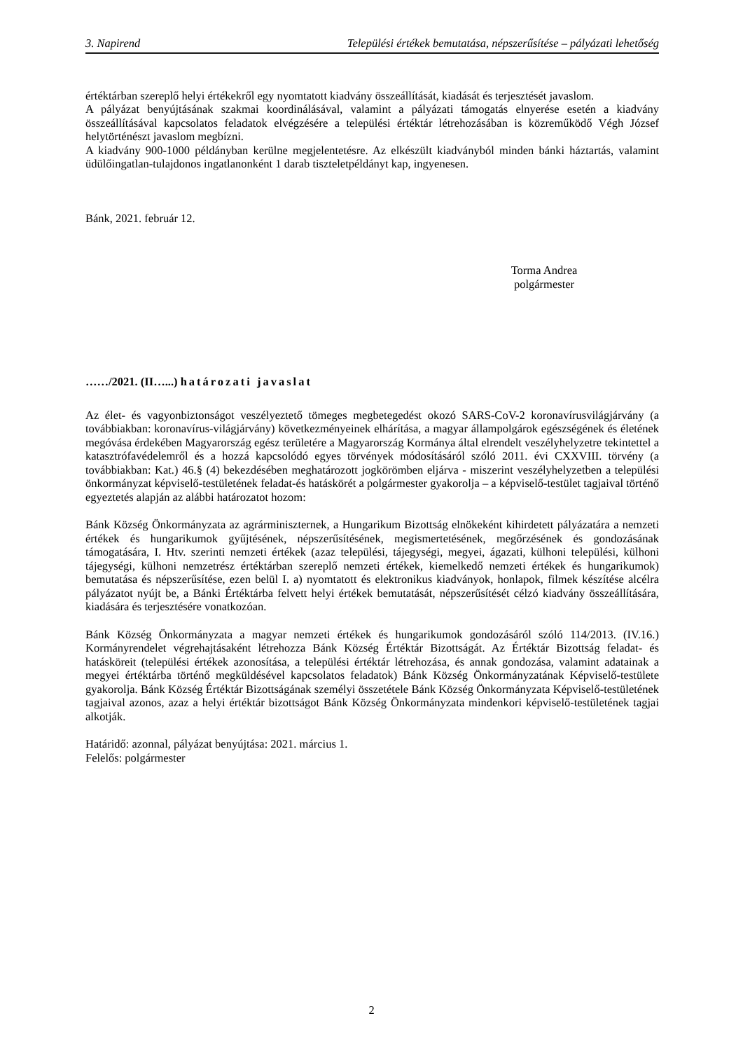3. Napirend Települési értékek bemutatása, népszerűsítése – pályázati lehetőség
értéktárban szereplő helyi értékekről egy nyomtatott kiadvány összeállítását, kiadását és terjesztését javaslom.
A pályázat benyújtásának szakmai koordinálásával, valamint a pályázati támogatás elnyerése esetén a kiadvány összeállításával kapcsolatos feladatok elvégzésére a települési értéktár létrehozásában is közreműködő Végh József helytörténészt javaslom megbízni.
A kiadvány 900-1000 példányban kerülne megjelentetésre. Az elkészült kiadványból minden bánki háztartás, valamint üdülőingatlan-tulajdonos ingatlanonként 1 darab tiszteletpéldányt kap, ingyenesen.
Bánk, 2021. február 12.
Torma Andrea
polgármester
……/2021. (II…...) határozati javaslat
Az élet- és vagyonbiztonságot veszélyeztető tömeges megbetegedést okozó SARS-CoV-2 koronavírusvilágjárvány (a továbbiakban: koronavírus-világjárvány) következményeinek elhárítása, a magyar állampolgárok egészségének és életének megóvása érdekében Magyarország egész területére a Magyarország Kormánya által elrendelt veszélyhelyzetre tekintettel a katasztrófavédelemről és a hozzá kapcsolódó egyes törvények módosításáról szóló 2011. évi CXXVIII. törvény (a továbbiakban: Kat.) 46.§ (4) bekezdésében meghatározott jogkörömben eljárva - miszerint veszélyhelyzetben a települési önkormányzat képviselő-testületének feladat-és hatáskörét a polgármester gyakorolja – a képviselő-testület tagjaival történő egyeztetés alapján az alábbi határozatot hozom:
Bánk Község Önkormányzata az agrárminiszternek, a Hungarikum Bizottság elnökeként kihirdetett pályázatára a nemzeti értékek és hungarikumok gyűjtésének, népszerűsítésének, megismertetésének, megőrzésének és gondozásának támogatására, I. Htv. szerinti nemzeti értékek (azaz települési, tájegységi, megyei, ágazati, külhoni települési, külhoni tájegységi, külhoni nemzetrész értéktárban szereplő nemzeti értékek, kiemelkedő nemzeti értékek és hungarikumok) bemutatása és népszerűsítése, ezen belül I. a) nyomtatott és elektronikus kiadványok, honlapok, filmek készítése alcélra pályázatot nyújt be, a Bánki Értéktárba felvett helyi értékek bemutatását, népszerűsítését célzó kiadvány összeállítására, kiadására és terjesztésére vonatkozóan.
Bánk Község Önkormányzata a magyar nemzeti értékek és hungarikumok gondozásáról szóló 114/2013. (IV.16.) Kormányrendelet végrehajtásaként létrehozza Bánk Község Értéktár Bizottságát. Az Értéktár Bizottság feladat- és hatásköreit (települési értékek azonosítása, a települési értéktár létrehozása, és annak gondozása, valamint adatainak a megyei értéktárba történő megküldésével kapcsolatos feladatok) Bánk Község Önkormányzatának Képviselő-testülete gyakorolja. Bánk Község Értéktár Bizottságának személyi összetétele Bánk Község Önkormányzata Képviselő-testületének tagjaival azonos, azaz a helyi értéktár bizottságot Bánk Község Önkormányzata mindenkori képviselő-testületének tagjai alkotják.
Határidő: azonnal, pályázat benyújtása: 2021. március 1.
Felelős: polgármester
2